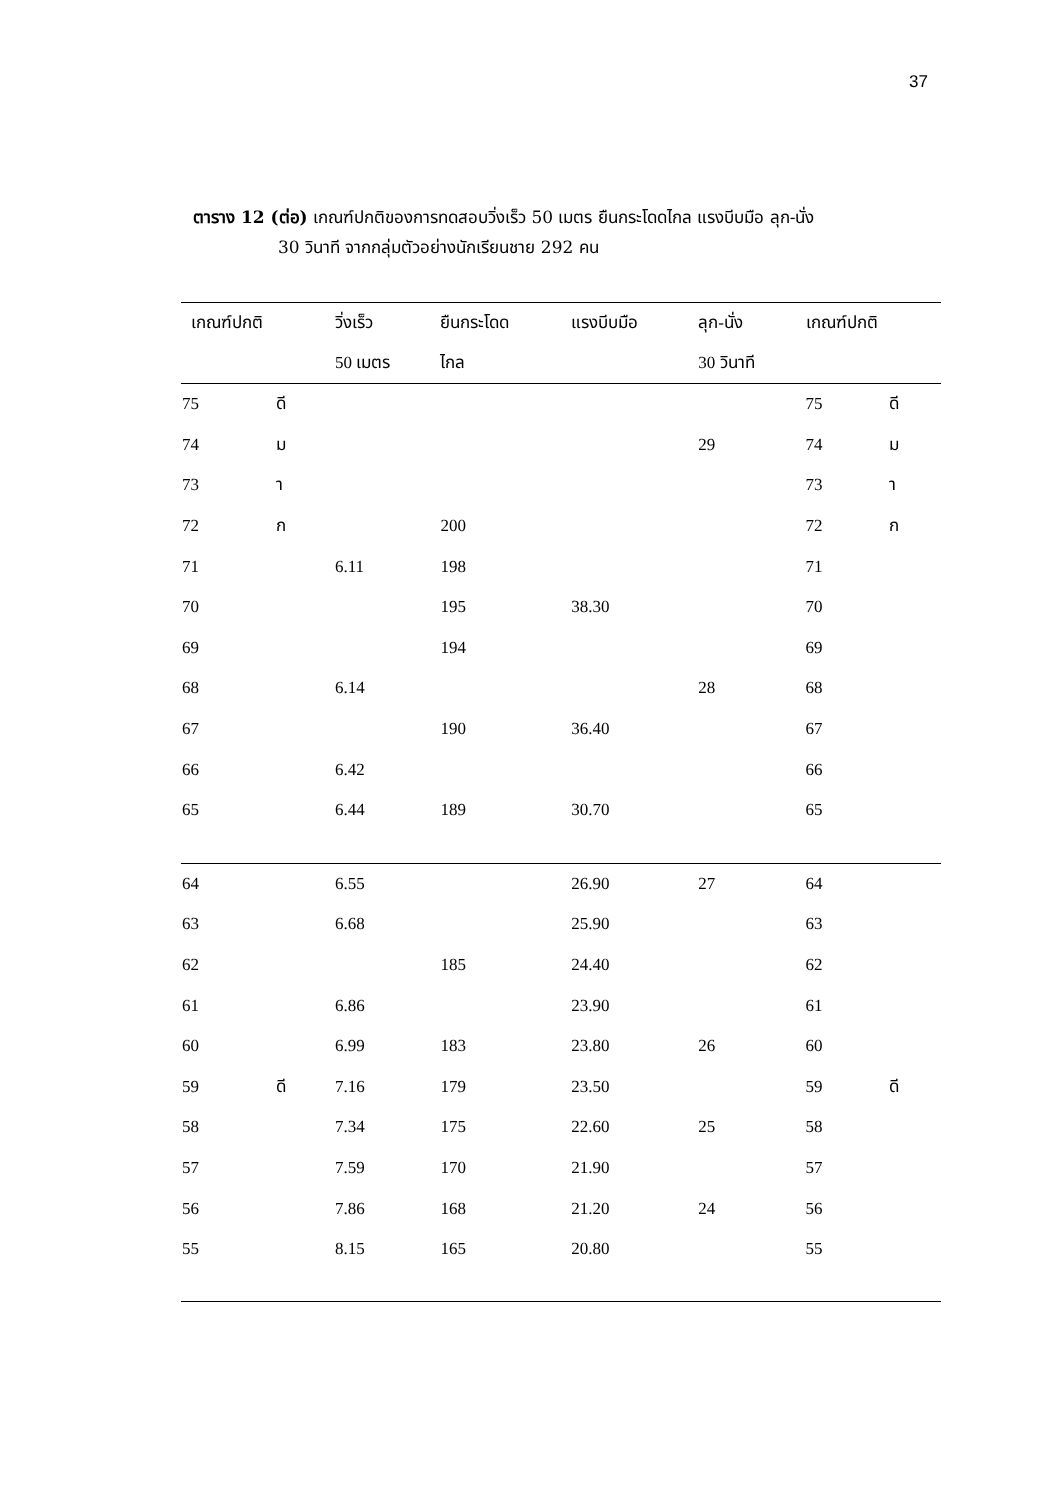37
ตาราง 12 (ต่อ) เกณฑ์ปกติของการทดสอบวิ่งเร็ว 50 เมตร ยืนกระโดดไกล แรงบีบมือ ลุก-นั่ง
30 วินาที จากกลุ่มตัวอย่างนักเรียนชาย 292 คน
| เกณฑ์ปกติ | | วิ่งเร็ว | ยืนกระโดด | แรงบีบมือ | ลุก-นั่ง | เกณฑ์ปกติ | |
| --- | --- | --- | --- | --- | --- | --- | --- |
| | | 50 เมตร | ไกล | | 30 วินาที | | |
| 75 | ดี | | | | | 75 | ดี |
| 74 | ม | | | | 29 | 74 | ม |
| 73 | า | | | | | 73 | า |
| 72 | ก | | 200 | | | 72 | ก |
| 71 | | 6.11 | 198 | | | 71 | |
| 70 | | | 195 | 38.30 | | 70 | |
| 69 | | | 194 | | | 69 | |
| 68 | | 6.14 | | | 28 | 68 | |
| 67 | | | 190 | 36.40 | | 67 | |
| 66 | | 6.42 | | | | 66 | |
| 65 | | 6.44 | 189 | 30.70 | | 65 | |
| 64 | | 6.55 | | 26.90 | 27 | 64 | |
| 63 | | 6.68 | | 25.90 | | 63 | |
| 62 | | | 185 | 24.40 | | 62 | |
| 61 | | 6.86 | | 23.90 | | 61 | |
| 60 | | 6.99 | 183 | 23.80 | 26 | 60 | |
| 59 | ดี | 7.16 | 179 | 23.50 | | 59 | ดี |
| 58 | | 7.34 | 175 | 22.60 | 25 | 58 | |
| 57 | | 7.59 | 170 | 21.90 | | 57 | |
| 56 | | 7.86 | 168 | 21.20 | 24 | 56 | |
| 55 | | 8.15 | 165 | 20.80 | | 55 | |